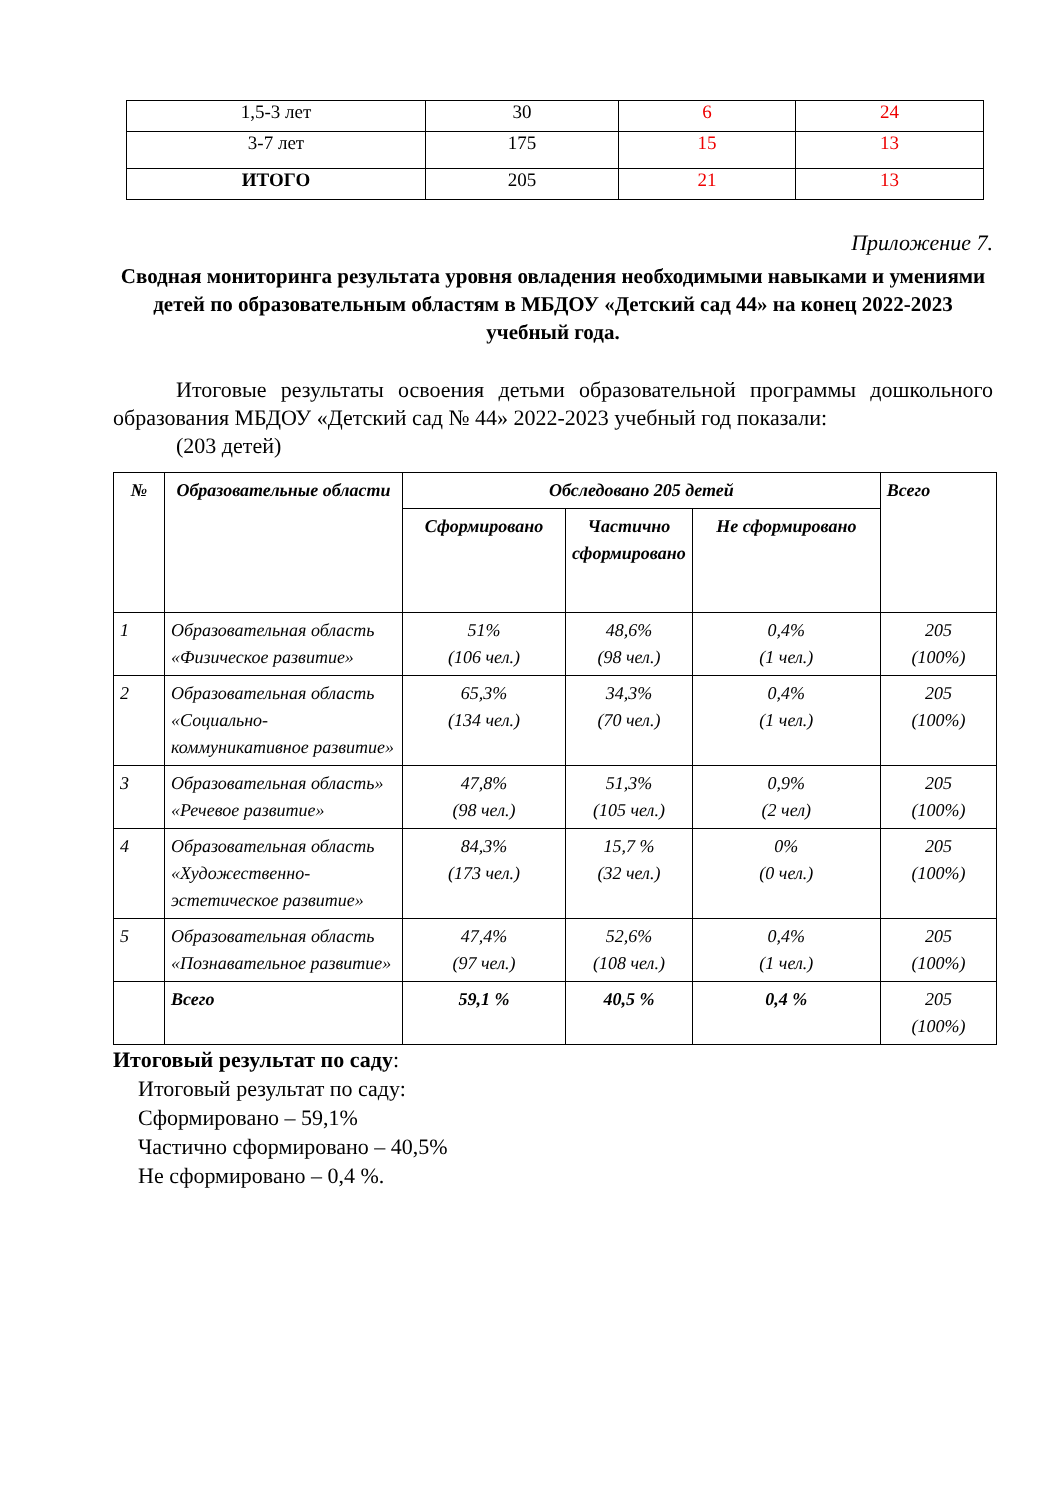| 1,5-3 лет | 30 | 6 | 24 |
| 3-7 лет | 175 | 15 | 13 |
| ИТОГО | 205 | 21 | 13 |
Приложение 7.
Сводная мониторинга результата уровня овладения необходимыми навыками и умениями детей по образовательным областям в МБДОУ «Детский сад 44» на конец 2022-2023 учебный года.
Итоговые результаты освоения детьми образовательной программы дошкольного образования МБДОУ «Детский сад № 44» 2022-2023 учебный год показали:
(203 детей)
| № | Образовательные области | Обследовано 205 детей | | | Всего |
| --- | --- | --- | --- | --- | --- |
| | | Сформировано | Частично сформировано | Не сформировано | |
| 1 | Образовательная область «Физическое развитие» | 51% (106 чел.) | 48,6% (98 чел.) | 0,4% (1 чел.) | 205 (100%) |
| 2 | Образовательная область «Социально-коммуникативное развитие» | 65,3% (134 чел.) | 34,3% (70 чел.) | 0,4% (1 чел.) | 205 (100%) |
| 3 | Образовательная область» «Речевое развитие» | 47,8% (98 чел.) | 51,3% (105 чел.) | 0,9% (2 чел) | 205 (100%) |
| 4 | Образовательная область «Художественно-эстетическое развитие» | 84,3% (173 чел.) | 15,7 % (32 чел.) | 0% (0 чел.) | 205 (100%) |
| 5 | Образовательная область «Познавательное развитие» | 47,4% (97 чел.) | 52,6% (108 чел.) | 0,4% (1 чел.) | 205 (100%) |
| | Всего | 59,1 % | 40,5 % | 0,4 % | 205 (100%) |
Итоговый результат по саду:
Итоговый результат по саду:
Сформировано – 59,1%
Частично сформировано – 40,5%
Не сформировано – 0,4 %.